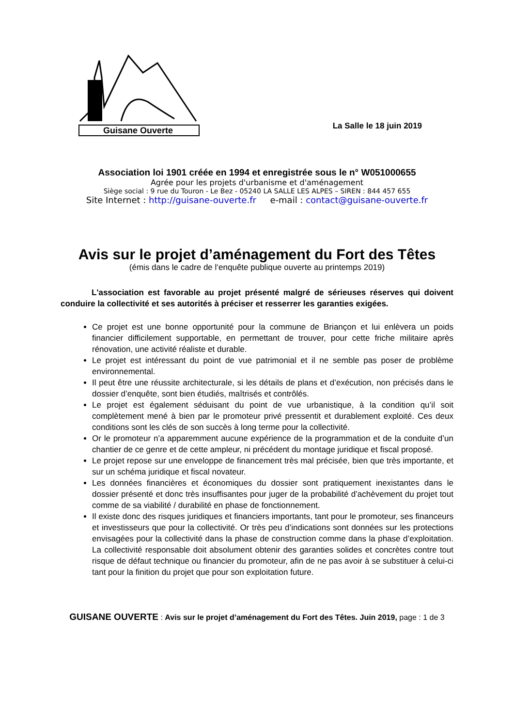Guisane Ouverte
La Salle le 18 juin 2019
Association loi 1901 créée en 1994 et enregistrée sous le n° W051000655
Agrée pour les projets d'urbanisme et d'aménagement
Siège social : 9 rue du Touron - Le Bez - 05240 LA SALLE LES ALPES – SIREN : 844 457 655
Site Internet : http://guisane-ouverte.fr e-mail : contact@guisane-ouverte.fr
Avis sur le projet d’aménagement du Fort des Têtes
(émis dans le cadre de l‘enquête publique ouverte au printemps 2019)
L'association est favorable au projet présenté malgré de sérieuses réserves qui doivent conduire la collectivité et ses autorités à préciser et resserrer les garanties exigées.
Ce projet est une bonne opportunité pour la commune de Briançon et lui enlèvera un poids financier difficilement supportable, en permettant de trouver, pour cette friche militaire après rénovation, une activité réaliste et durable.
Le projet est intéressant du point de vue patrimonial et il ne semble pas poser de problème environnemental.
Il peut être une réussite architecturale, si les détails de plans et d’exécution, non précisés dans le dossier d’enquête, sont bien étudiés, maîtrisés et contrôlés.
Le projet est également séduisant du point de vue urbanistique, à la condition qu’il soit complètement mené à bien par le promoteur privé pressentit et durablement exploité. Ces deux conditions sont les clés de son succès à long terme pour la collectivité.
Or le promoteur n’a apparemment aucune expérience de la programmation et de la conduite d’un chantier de ce genre et de cette ampleur, ni précédent du montage juridique et fiscal proposé.
Le projet repose sur une enveloppe de financement très mal précisée, bien que très importante, et sur un schéma juridique et fiscal novateur.
Les données financières et économiques du dossier sont pratiquement inexistantes dans le dossier présenté et donc très insuffisantes pour juger de la probabilité d’achèvement du projet tout comme de sa viabilité / durabilité en phase de fonctionnement.
Il existe donc des risques juridiques et financiers importants, tant pour le promoteur, ses financeurs et investisseurs que pour la collectivité. Or très peu d’indications sont données sur les protections envisagées pour la collectivité dans la phase de construction comme dans la phase d’exploitation. La collectivité responsable doit absolument obtenir des garanties solides et concrètes contre tout risque de défaut technique ou financier du promoteur, afin de ne pas avoir à se substituer à celui-ci tant pour la finition du projet que pour son exploitation future.
GUISANE OUVERTE : Avis sur le projet d’aménagement du Fort des Têtes. Juin 2019, page : 1 de 3